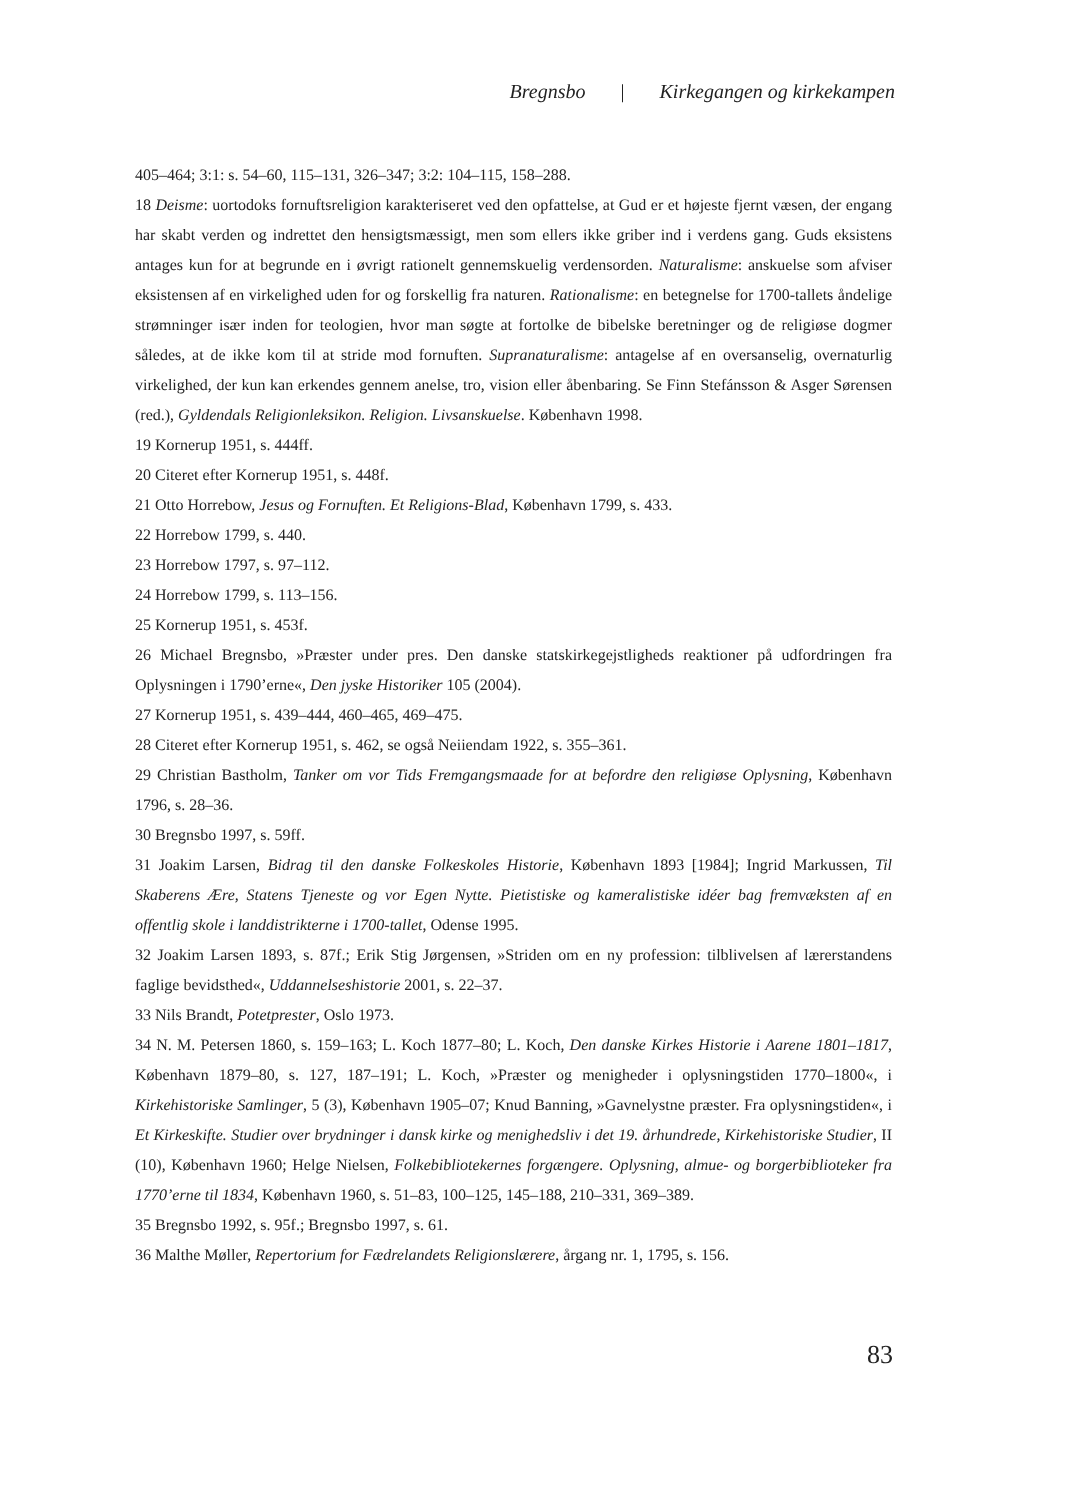Bregnsbo | Kirkegangen og kirkekampen
405–464; 3:1: s. 54–60, 115–131, 326–347; 3:2: 104–115, 158–288.
18 Deisme: uortodoks fornuftsreligion karakteriseret ved den opfattelse, at Gud er et højeste fjernt væsen, der engang har skabt verden og indrettet den hensigtsmæssigt, men som ellers ikke griber ind i verdens gang. Guds eksistens antages kun for at begrunde en i øvrigt rationelt gennemskuelig verdensorden. Naturalisme: anskuelse som afviser eksistensen af en virkelighed uden for og forskellig fra naturen. Rationalisme: en betegnelse for 1700-tallets åndelige strømninger især inden for teologien, hvor man søgte at fortolke de bibelske beretninger og de religiøse dogmer således, at de ikke kom til at stride mod fornuften. Supranaturalisme: antagelse af en oversanselig, overnaturlig virkelighed, der kun kan erkendes gennem anelse, tro, vision eller åbenbaring. Se Finn Stefánsson & Asger Sørensen (red.), Gyldendals Religionleksikon. Religion. Livsanskuelse. København 1998.
19 Kornerup 1951, s. 444ff.
20 Citeret efter Kornerup 1951, s. 448f.
21 Otto Horrebow, Jesus og Fornuften. Et Religions-Blad, København 1799, s. 433.
22 Horrebow 1799, s. 440.
23 Horrebow 1797, s. 97–112.
24 Horrebow 1799, s. 113–156.
25 Kornerup 1951, s. 453f.
26 Michael Bregnsbo, »Præster under pres. Den danske statskirkegejstligheds reaktioner på udfordringen fra Oplysningen i 1790’erne«, Den jyske Historiker 105 (2004).
27 Kornerup 1951, s. 439–444, 460–465, 469–475.
28 Citeret efter Kornerup 1951, s. 462, se også Neiiendam 1922, s. 355–361.
29 Christian Bastholm, Tanker om vor Tids Fremgangsmaade for at befordre den religiøse Oplysning, København 1796, s. 28–36.
30 Bregnsbo 1997, s. 59ff.
31 Joakim Larsen, Bidrag til den danske Folkeskoles Historie, København 1893 [1984]; Ingrid Markussen, Til Skaberens Ære, Statens Tjeneste og vor Egen Nytte. Pietistiske og kameralistiske idéer bag fremvæksten af en offentlig skole i landdistrikterne i 1700-tallet, Odense 1995.
32 Joakim Larsen 1893, s. 87f.; Erik Stig Jørgensen, »Striden om en ny profession: tilblivelsen af lærerstandens faglige bevidsthed«, Uddannelseshistorie 2001, s. 22–37.
33 Nils Brandt, Potetprester, Oslo 1973.
34 N. M. Petersen 1860, s. 159–163; L. Koch 1877–80; L. Koch, Den danske Kirkes Historie i Aarene 1801–1817, København 1879–80, s. 127, 187–191; L. Koch, »Præster og menigheder i oplysningstiden 1770–1800«, i Kirkehistoriske Samlinger, 5 (3), København 1905–07; Knud Banning, »Gavnelystne præster. Fra oplysningstiden«, i Et Kirkeskifte. Studier over brydninger i dansk kirke og menighedsliv i det 19. århundrede, Kirkehistoriske Studier, II (10), København 1960; Helge Nielsen, Folkebibliotekernes forgængere. Oplysning, almue- og borgerbiblioteker fra 1770’erne til 1834, København 1960, s. 51–83, 100–125, 145–188, 210–331, 369–389.
35 Bregnsbo 1992, s. 95f.; Bregnsbo 1997, s. 61.
36 Malthe Møller, Repertorium for Fædrelandets Religionslærere, årgang nr. 1, 1795, s. 156.
83